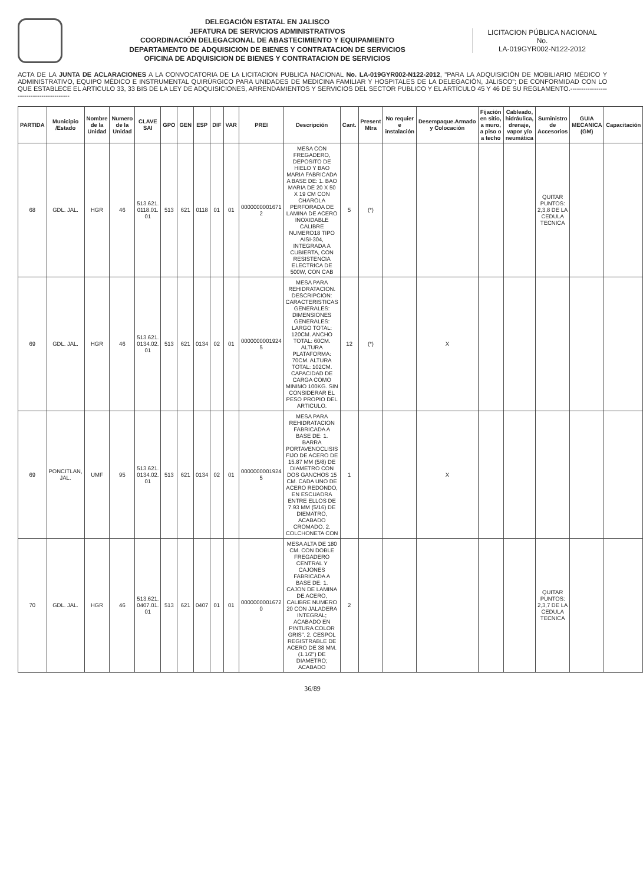DELEGACIÓN ESTATAL EN JALISCO
JEFATURA DE SERVICIOS ADMINISTRATIVOS
COORDINACIÓN DELEGACIONAL DE ABASTECIMIENTO Y EQUIPAMIENTO
DEPARTAMENTO DE ADQUISICION DE BIENES Y CONTRATACION DE SERVICIOS
OFICINA DE ADQUISICION DE BIENES Y CONTRATACION DE SERVICIOS
LICITACION PÚBLICA NACIONAL
No.
LA-019GYR002-N122-2012
ACTA DE LA JUNTA DE ACLARACIONES A LA CONVOCATORIA DE LA LICITACION PUBLICA NACIONAL No. LA-019GYR002-N122-2012, "PARA LA ADQUISICIÓN DE MOBILIARIO MÉDICO Y ADMINISTRATIVO, EQUIPO MÉDICO E INSTRUMENTAL QUIRÚRGICO PARA UNIDADES DE MEDICINA FAMILIAR Y HOSPITALES DE LA DELEGACIÓN, JALISCO"; DE CONFORMIDAD CON LO QUE ESTABLECE EL ARTICULO 33, 33 BIS DE LA LEY DE ADQUISICIONES, ARRENDAMIENTOS Y SERVICIOS DEL SECTOR PUBLICO Y EL ARTÍCULO 45 Y 46 DE SU REGLAMENTO.-----------------------------------------
| PARTIDA | Municipio /Estado | Nombre de la Unidad | Numero de la Unidad | CLAVE SAI | GPO | GEN | ESP | DIF | VAR | PREI | Descripción | Cant. | Present Mtra | No requier e instalación | Desempaque.Armado y Colocación | Fijación en sitio, a muro, a piso o a techo | Cableado, hidráulica, drenaje, vapor y/o neumática | Suministro de Accesorios | GUIA MECANICA (GM) | Capacitación |
| --- | --- | --- | --- | --- | --- | --- | --- | --- | --- | --- | --- | --- | --- | --- | --- | --- | --- | --- | --- | --- |
| 68 | GDL. JAL. | HGR | 46 | 513.621. 0118.01. 01 | 513 | 621 | 0118 | 01 | 01 | 0000000001671 2 | MESA CON FREGADERO, DEPOSITO DE HIELO Y BAO MARIA FABRICADA A BASE DE: 1. BAO MARIA DE 20 X 50 X 19 CM CON CHAROLA PERFORADA DE LAMINA DE ACERO INOXIDABLE CALIBRE NUMERO18 TIPO AISI-304, INTEGRADA A CUBIERTA, CON RESISTENCIA ELECTRICA DE 500W, CON CAB | 5 | (*) | | | | | QUITAR PUNTOS: 2,3,8 DE LA CEDULA TECNICA | | |
| 69 | GDL. JAL. | HGR | 46 | 513.621. 0134.02. 01 | 513 | 621 | 0134 | 02 | 01 | 0000000001924 5 | MESA PARA REHIDRATACION. DESCRIPCION: CARACTERISTICAS GENERALES: DIMENSIONES GENERALES: LARGO TOTAL: 120CM. ANCHO TOTAL: 60CM. ALTURA PLATAFORMA: 70CM. ALTURA TOTAL: 102CM. CAPACIDAD DE CARGA COMO MINIMO 100KG. SIN CONSIDERAR EL PESO PROPIO DEL ARTICULO. | 12 | (*) | | X | | | | | |
| 69 | PONCITLAN, JAL. | UMF | 95 | 513.621. 0134.02. 01 | 513 | 621 | 0134 | 02 | 01 | 0000000001924 5 | MESA PARA REHIDRATACION FABRICADA A BASE DE: 1. BARRA PORTAVENOCLISIS FIJO DE ACERO DE 15.87 MM (5/8) DE DIAMETRO CON DOS GANCHOS 15 CM. CADA UNO DE ACERO REDONDO, EN ESCUADRA ENTRE ELLOS DE 7.93 MM (5/16) DE DIEMATRO, ACABADO CROMADO. 2. COLCHONETA CON | 1 | | | X | | | | | |
| 70 | GDL. JAL. | HGR | 46 | 513.621. 0407.01. 01 | 513 | 621 | 0407 | 01 | 01 | 0000000001672 0 | MESA ALTA DE 180 CM. CON DOBLE FREGADERO CENTRAL Y CAJONES FABRICADA A BASE DE: 1. CAJON DE LAMINA DE ACERO, CALIBRE NUMERO 20 CON JALADERA INTEGRAL; ACABADO EN PINTURA COLOR GRIS". 2. CESPOL REGISTRABLE DE ACERO DE 38 MM. (1.1/2") DE DIAMETRO; ACABADO | 2 | | | | | | QUITAR PUNTOS: 2,3,7 DE LA CEDULA TECNICA | | |
36/89